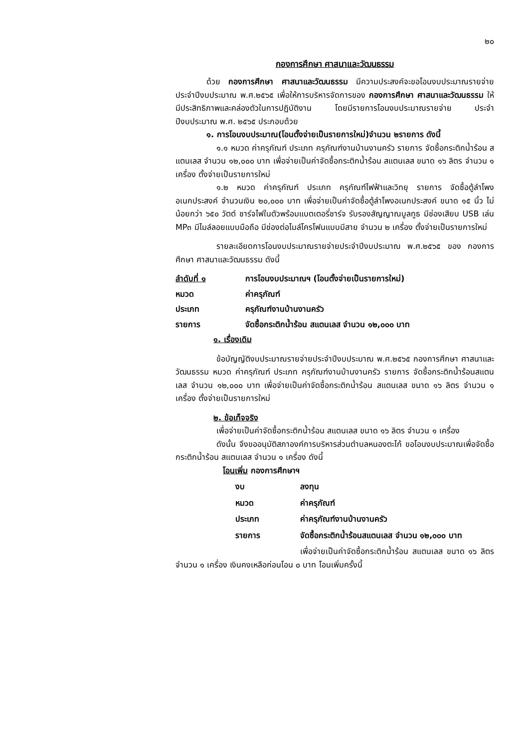๒๐
กองการศึกษา ศาสนาและวัฒนธรรม
ด้วย กองการศึกษา ศาสนาและวัฒนธรรม มีความประสงค์จะขอโอนงบประมาณรายจ่ายประจำปีงบประมาณ พ.ศ.๒๕๖๕ เพื่อให้การบริหารจัดการของ กองการศึกษา ศาสนาและวัฒนธรรม ให้มีประสิทธิภาพและคล่องตัวในการปฏิบัติงาน โดยมีรายการโอนงบประมาณรายจ่าย ประจำปีงบประมาณ พ.ศ. ๒๕๖๕ ประกอบด้วย
๑. การโอนงบประมาณ(โอนตั้งจ่ายเป็นรายการใหม่)จำนวน ๒รายการ ดังนี้
๑.๑ หมวด ค่าครุภัณฑ์ ประเภท ครุภัณฑ์งานบ้านงานครัว รายการ จัดซื้อกระติกน้ำร้อน สแตนเลส จำนวน ๑๒,๐๐๐ บาท เพื่อจ่ายเป็นค่าจัดซื้อกระติกน้ำร้อน สแตนเลส ขนาด ๑๖ ลิตร จำนวน ๑ เครื่อง ตั้งจ่ายเป็นรายการใหม่
๑.๒ หมวด ค่าครุภัณฑ์ ประเภท ครุภัณฑ์ไฟฟ้าและวิทยุ รายการ จัดซื้อตู้ลำโพงอเนกประสงค์ จำนวนเงิน ๒๐,๐๐๐ บาท เพื่อจ่ายเป็นค่าจัดซื้อตู้ลำโพงอเนกประสงค์ ขนาด ๑๕ นิ้ว ไม่น้อยกว่า ๖๕๐ วัตต์ ชาร์จไฟในตัวพร้อมแบตเตอรี่ชาร์จ รับรองสัญญาณบูลทูธ มีช่องเสียบ USB เล่น MP๓ มีไมล์ลอยแบบมือถือ มีช่องต่อไมล์โครโฟนแบบมีสาย จำนวน ๒ เครื่อง ตั้งจ่ายเป็นรายการใหม่
รายละเอียดการโอนงบประมาณรายจ่ายประจำปีงบประมาณ พ.ศ.๒๕๖๕ ของ กองการศึกษา ศาสนาและวัฒนธรรม ดังนี้
ลำดับที่ ๑ การโอนงบประมาณฯ (โอนตั้งจ่ายเป็นรายการใหม่)
หมวด ค่าครุภัณฑ์
ประเภท ครุภัณฑ์งานบ้านงานครัว
รายการ จัดซื้อกระติกน้ำร้อน สแตนเลส จำนวน ๑๒,๐๐๐ บาท
๑. เรื่องเดิม
ข้อบัญญัติงบประมาณรายจ่ายประจำปีงบประมาณ พ.ศ.๒๕๖๕ กองการศึกษา ศาสนาและวัฒนธรรม หมวด ค่าครุภัณฑ์ ประเภท ครุภัณฑ์งานบ้านงานครัว รายการ จัดซื้อกระติกน้ำร้อนสแตนเลส จำนวน ๑๒,๐๐๐ บาท เพื่อจ่ายเป็นค่าจัดซื้อกระติกน้ำร้อน สแตนเลส ขนาด ๑๖ ลิตร จำนวน ๑ เครื่อง ตั้งจ่ายเป็นรายการใหม่
๒. ข้อเท็จจริง
เพื่อจ่ายเป็นค่าจัดซื้อกระติกน้ำร้อน สแตนเลส ขนาด ๑๖ ลิตร จำนวน ๑ เครื่อง
ดังนั้น จึงขออนุมัติสภาองค์การบริหารส่วนตำบลหนองตะไก้ ขอโอนงบประมาณเพื่อจัดซื้อกระติกน้ำร้อน สแตนเลส จำนวน ๑ เครื่อง ดังนี้
โอนเพิ่ม กองการศึกษาฯ
งบ ลงทุน
หมวด ค่าครุภัณฑ์
ประเภท ค่าครุภัณฑ์งานบ้านงานครัว
รายการ จัดซื้อกระติกน้ำร้อนสแตนเลส จำนวน ๑๒,๐๐๐ บาท
เพื่อจ่ายเป็นค่าจัดซื้อกระติกน้ำร้อน สแตนเลส ขนาด ๑๖ ลิตร จำนวน ๑ เครื่อง เงินคงเหลือก่อนโอน ๐ บาท โอนเพิ่มครั้งนี้